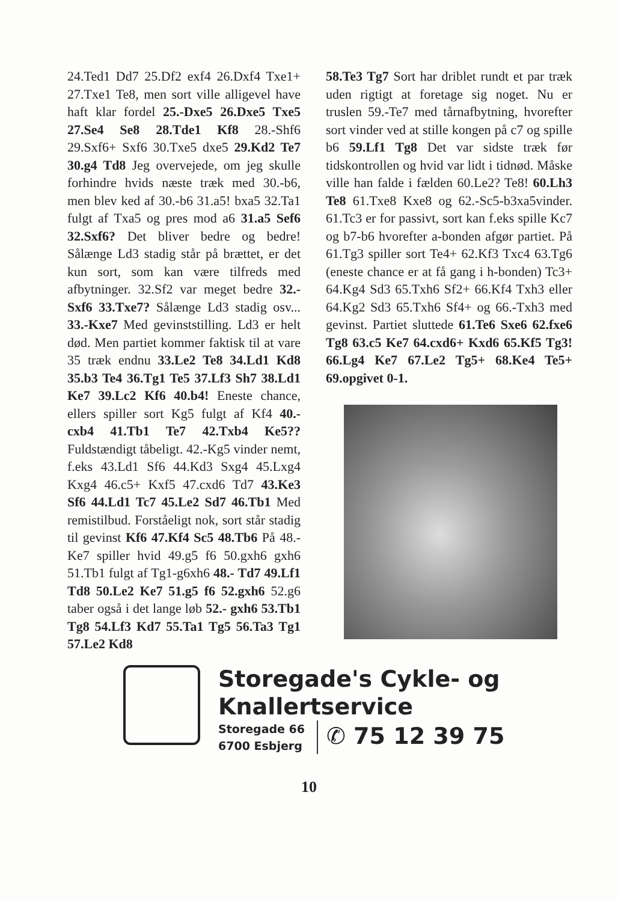24.Ted1 Dd7 25.Df2 exf4 26.Dxf4 Txe1+ 27.Txe1 Te8, men sort ville alligevel have haft klar fordel 25.-Dxe5 26.Dxe5 Txe5 27.Se4 Se8 28.Tde1 Kf8 28.-Shf6 29.Sxf6+ Sxf6 30.Txe5 dxe5 29.Kd2 Te7 30.g4 Td8 Jeg overvejede, om jeg skulle forhindre hvids næste træk med 30.-b6, men blev ked af 30.-b6 31.a5! bxa5 32.Ta1 fulgt af Txa5 og pres mod a6 31.a5 Sef6 32.Sxf6? Det bliver bedre og bedre! Sålænge Ld3 stadig står på brættet, er det kun sort, som kan være tilfreds med afbytninger. 32.Sf2 var meget bedre 32.- Sxf6 33.Txe7? Sålænge Ld3 stadig osv... 33.-Kxe7 Med gevinststilling. Ld3 er helt død. Men partiet kommer faktisk til at vare 35 træk endnu 33.Le2 Te8 34.Ld1 Kd8 35.b3 Te4 36.Tg1 Te5 37.Lf3 Sh7 38.Ld1 Ke7 39.Lc2 Kf6 40.b4! Eneste chance, ellers spiller sort Kg5 fulgt af Kf4 40.- cxb4 41.Tb1 Te7 42.Txb4 Ke5?? Fuldstændigt tåbeligt. 42.-Kg5 vinder nemt, f.eks 43.Ld1 Sf6 44.Kd3 Sxg4 45.Lxg4 Kxg4 46.c5+ Kxf5 47.cxd6 Td7 43.Ke3 Sf6 44.Ld1 Tc7 45.Le2 Sd7 46.Tb1 Med remistilbud. Forståeligt nok, sort står stadig til gevinst Kf6 47.Kf4 Sc5 48.Tb6 På 48.-Ke7 spiller hvid 49.g5 f6 50.gxh6 gxh6 51.Tb1 fulgt af Tg1-g6xh6 48.- Td7 49.Lf1 Td8 50.Le2 Ke7 51.g5 f6 52.gxh6 52.g6 taber også i det lange løb 52.- gxh6 53.Tb1 Tg8 54.Lf3 Kd7 55.Ta1 Tg5 56.Ta3 Tg1 57.Le2 Kd8
58.Te3 Tg7 Sort har driblet rundt et par træk uden rigtigt at foretage sig noget. Nu er truslen 59.-Te7 med tårnafbytning, hvorefter sort vinder ved at stille kongen på c7 og spille b6 59.Lf1 Tg8 Det var sidste træk før tidskontrollen og hvid var lidt i tidnød. Måske ville han falde i fælden 60.Le2? Te8! 60.Lh3 Te8 61.Txe8 Kxe8 og 62.-Sc5-b3xa5vinder. 61.Tc3 er for passivt, sort kan f.eks spille Kc7 og b7-b6 hvorefter a-bonden afgør partiet. På 61.Tg3 spiller sort Te4+ 62.Kf3 Txc4 63.Tg6 (eneste chance er at få gang i h-bonden) Tc3+ 64.Kg4 Sd3 65.Txh6 Sf2+ 66.Kf4 Txh3 eller 64.Kg2 Sd3 65.Txh6 Sf4+ og 66.-Txh3 med gevinst. Partiet sluttede 61.Te6 Sxe6 62.fxe6 Tg8 63.c5 Ke7 64.cxd6+ Kxd6 65.Kf5 Tg3! 66.Lg4 Ke7 67.Le2 Tg5+ 68.Ke4 Te5+ 69.opgivet 0-1.
Storegade's Cykle- og
Knallertservice
Storegade 66
6700 Esbjerg
✆ 75 12 39 75
10